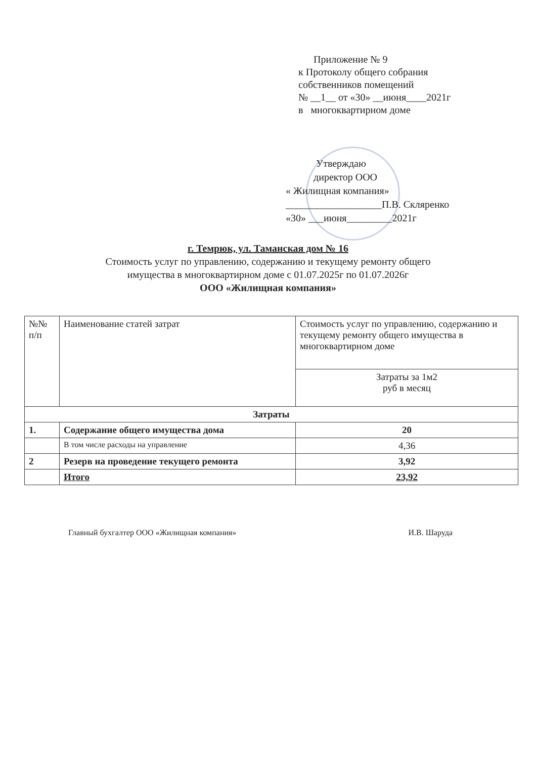Приложение № 9
к Протоколу общего собрания
собственников помещений
№ __1__ от «30» __июня____2021г
в многоквартирном доме
Утверждаю
директор ООО
« Жилищная компания»
___________________П.В. Скляренко
«30» ___июня_________2021г
г. Темрюк, ул. Таманская дом № 16
Стоимость услуг по управлению, содержанию и текущему ремонту общего
имущества в многоквартирном доме с 01.07.2025г по 01.07.2026г
ООО «Жилищная компания»
| №№ п/п | Наименование статей затрат | Стоимость услуг по управлению, содержанию и текущему ремонту общего имущества в многоквартирном доме |
| --- | --- | --- |
| | | Затраты за 1м2 руб в месяц |
| Затраты | | |
| 1. | Содержание общего имущества дома | 20 |
| | В том числе расходы на управление | 4,36 |
| 2 | Резерв на проведение текущего ремонта | 3,92 |
| | Итого | 23,92 |
Главный бухгалтер ООО «Жилищная компания» И.В. Шаруда